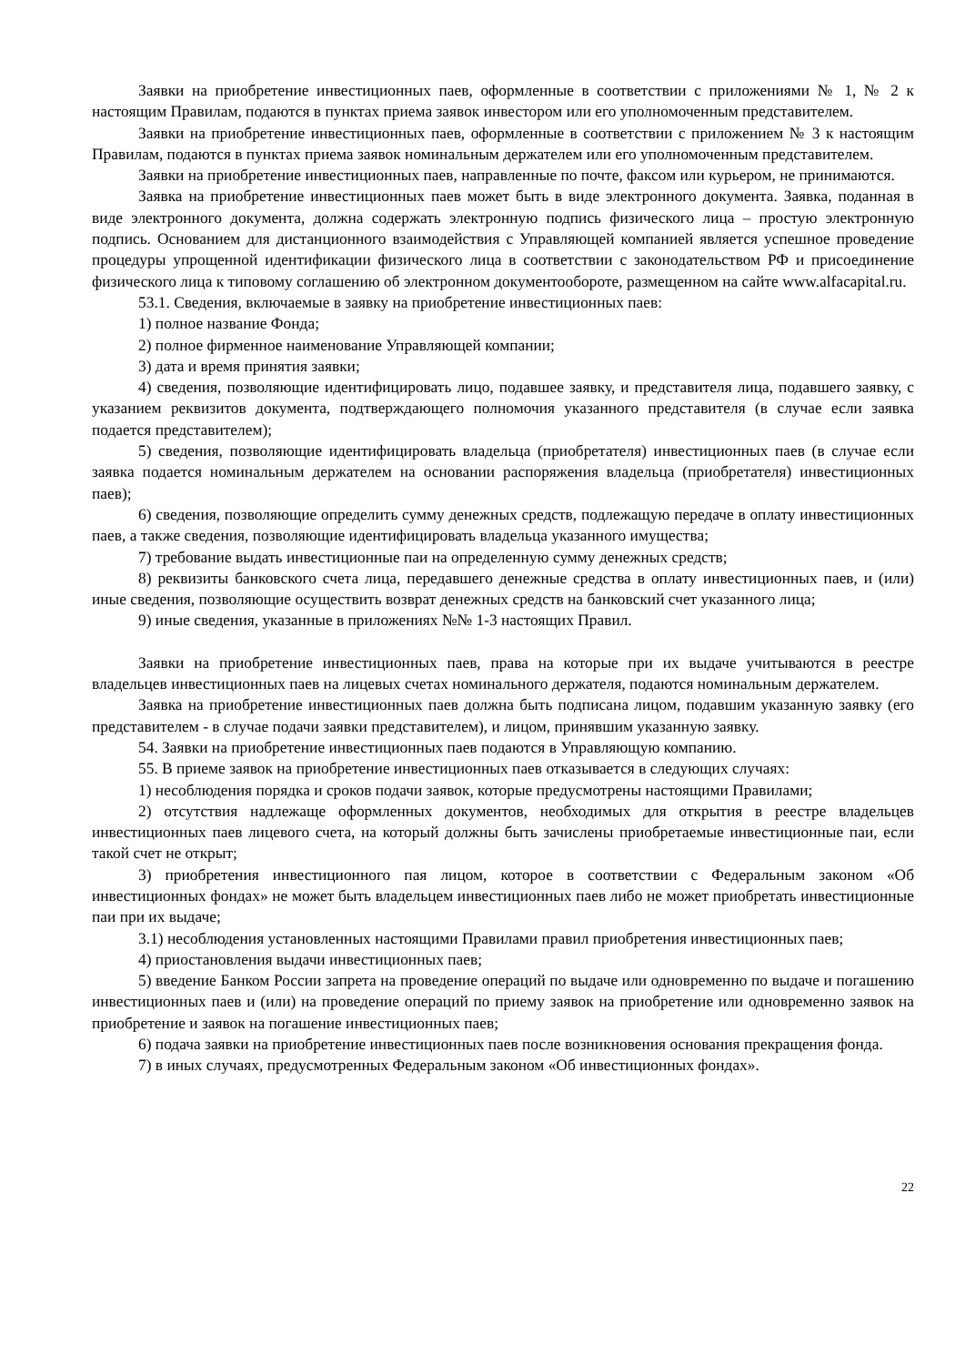Заявки на приобретение инвестиционных паев, оформленные в соответствии с приложениями № 1, № 2 к настоящим Правилам, подаются в пунктах приема заявок инвестором или его уполномоченным представителем.
Заявки на приобретение инвестиционных паев, оформленные в соответствии с приложением № 3 к настоящим Правилам, подаются в пунктах приема заявок номинальным держателем или его уполномоченным представителем.
Заявки на приобретение инвестиционных паев, направленные по почте, факсом или курьером, не принимаются.
Заявка на приобретение инвестиционных паев может быть в виде электронного документа. Заявка, поданная в виде электронного документа, должна содержать электронную подпись физического лица – простую электронную подпись. Основанием для дистанционного взаимодействия с Управляющей компанией является успешное проведение процедуры упрощенной идентификации физического лица в соответствии с законодательством РФ и присоединение физического лица к типовому соглашению об электронном документообороте, размещенном на сайте www.alfacapital.ru.
53.1. Сведения, включаемые в заявку на приобретение инвестиционных паев:
1) полное название Фонда;
2) полное фирменное наименование Управляющей компании;
3) дата и время принятия заявки;
4) сведения, позволяющие идентифицировать лицо, подавшее заявку, и представителя лица, подавшего заявку, с указанием реквизитов документа, подтверждающего полномочия указанного представителя (в случае если заявка подается представителем);
5) сведения, позволяющие идентифицировать владельца (приобретателя) инвестиционных паев (в случае если заявка подается номинальным держателем на основании распоряжения владельца (приобретателя) инвестиционных паев);
6) сведения, позволяющие определить сумму денежных средств, подлежащую передаче в оплату инвестиционных паев, а также сведения, позволяющие идентифицировать владельца указанного имущества;
7) требование выдать инвестиционные паи на определенную сумму денежных средств;
8) реквизиты банковского счета лица, передавшего денежные средства в оплату инвестиционных паев, и (или) иные сведения, позволяющие осуществить возврат денежных средств на банковский счет указанного лица;
9) иные сведения, указанные в приложениях №№ 1-3 настоящих Правил.
Заявки на приобретение инвестиционных паев, права на которые при их выдаче учитываются в реестре владельцев инвестиционных паев на лицевых счетах номинального держателя, подаются номинальным держателем.
Заявка на приобретение инвестиционных паев должна быть подписана лицом, подавшим указанную заявку (его представителем - в случае подачи заявки представителем), и лицом, принявшим указанную заявку.
54. Заявки на приобретение инвестиционных паев подаются в Управляющую компанию.
55. В приеме заявок на приобретение инвестиционных паев отказывается в следующих случаях:
1) несоблюдения порядка и сроков подачи заявок, которые предусмотрены настоящими Правилами;
2) отсутствия надлежаще оформленных документов, необходимых для открытия в реестре владельцев инвестиционных паев лицевого счета, на который должны быть зачислены приобретаемые инвестиционные паи, если такой счет не открыт;
3) приобретения инвестиционного пая лицом, которое в соответствии с Федеральным законом «Об инвестиционных фондах» не может быть владельцем инвестиционных паев либо не может приобретать инвестиционные паи при их выдаче;
3.1) несоблюдения установленных настоящими Правилами правил приобретения инвестиционных паев;
4) приостановления выдачи инвестиционных паев;
5) введение Банком России запрета на проведение операций по выдаче или одновременно по выдаче и погашению инвестиционных паев и (или) на проведение операций по приему заявок на приобретение или одновременно заявок на приобретение и заявок на погашение инвестиционных паев;
6) подача заявки на приобретение инвестиционных паев после возникновения основания прекращения фонда.
7) в иных случаях, предусмотренных Федеральным законом «Об инвестиционных фондах».
22